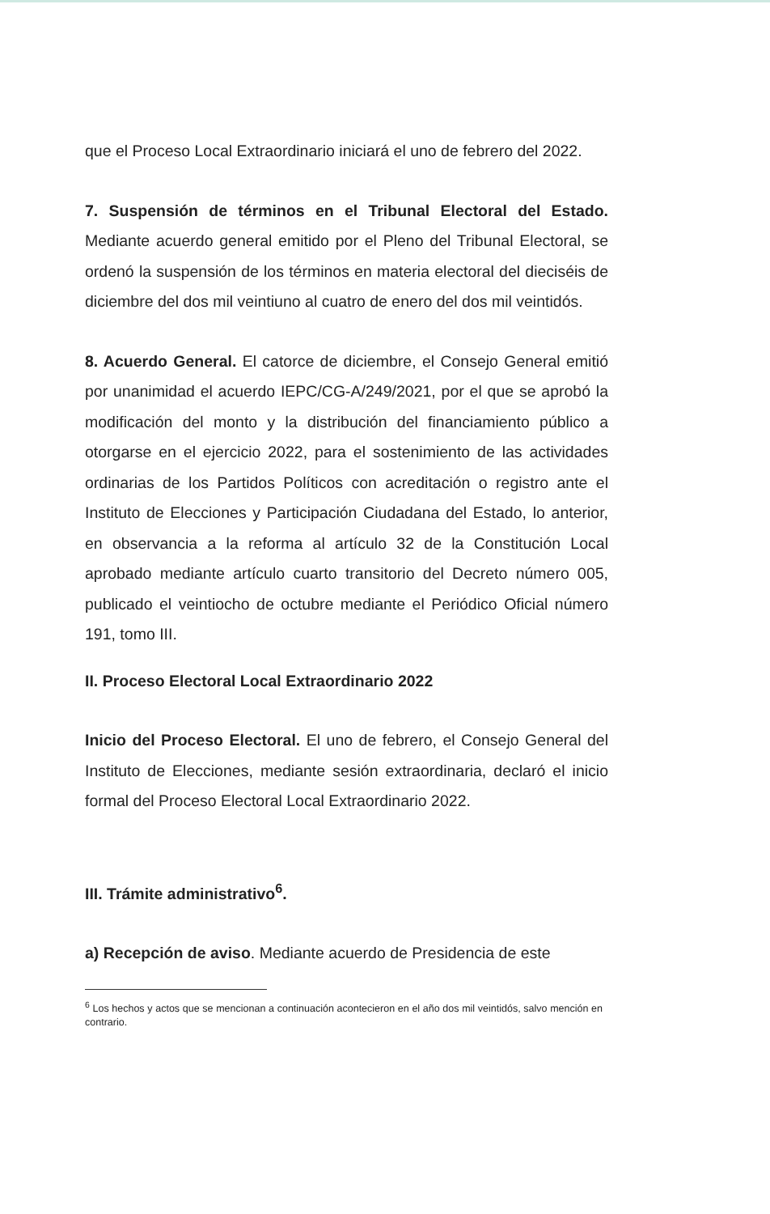que el Proceso Local Extraordinario iniciará el uno de febrero del 2022.
7. Suspensión de términos en el Tribunal Electoral del Estado. Mediante acuerdo general emitido por el Pleno del Tribunal Electoral, se ordenó la suspensión de los términos en materia electoral del dieciséis de diciembre del dos mil veintiuno al cuatro de enero del dos mil veintidós.
8. Acuerdo General. El catorce de diciembre, el Consejo General emitió por unanimidad el acuerdo IEPC/CG-A/249/2021, por el que se aprobó la modificación del monto y la distribución del financiamiento público a otorgarse en el ejercicio 2022, para el sostenimiento de las actividades ordinarias de los Partidos Políticos con acreditación o registro ante el Instituto de Elecciones y Participación Ciudadana del Estado, lo anterior, en observancia a la reforma al artículo 32 de la Constitución Local aprobado mediante artículo cuarto transitorio del Decreto número 005, publicado el veintiocho de octubre mediante el Periódico Oficial número 191, tomo III.
II. Proceso Electoral Local Extraordinario 2022
Inicio del Proceso Electoral. El uno de febrero, el Consejo General del Instituto de Elecciones, mediante sesión extraordinaria, declaró el inicio formal del Proceso Electoral Local Extraordinario 2022.
III. Trámite administrativo<sup>6</sup>.
a) Recepción de aviso. Mediante acuerdo de Presidencia de este
<sup>6</sup> Los hechos y actos que se mencionan a continuación acontecieron en el año dos mil veintidós, salvo mención en contrario.